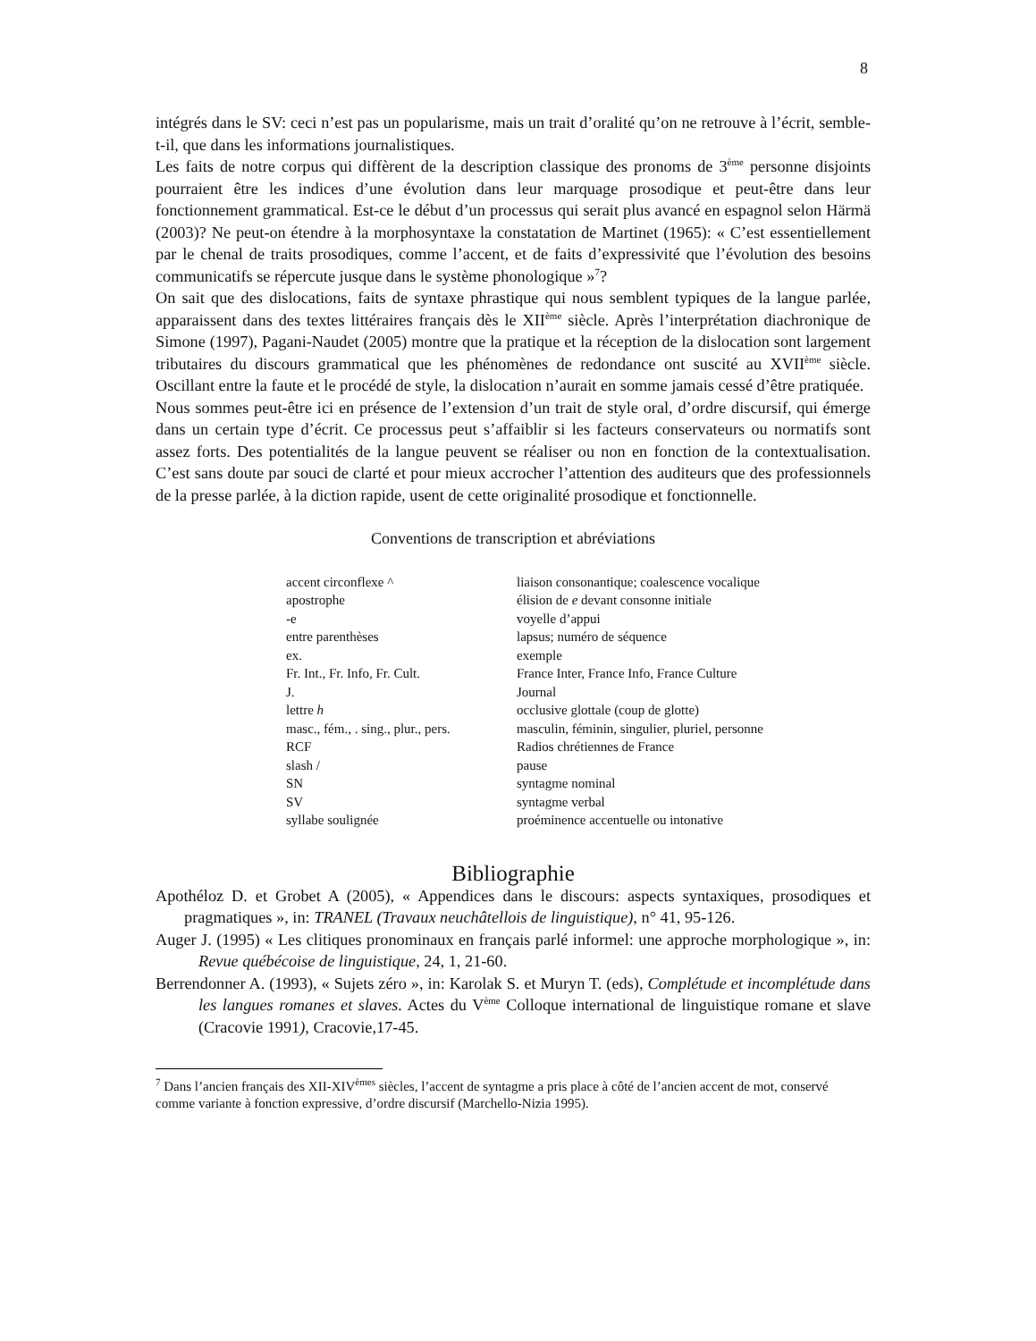8
intégrés dans le SV: ceci n’est pas un popularisme, mais un trait d’oralité qu’on ne retrouve à l’écrit, semble-t-il, que dans les informations journalistiques.
Les faits de notre corpus qui diffèrent de la description classique des pronoms de 3<sup>ème</sup> personne disjoints pourraient être les indices d’une évolution dans leur marquage prosodique et peut-être dans leur fonctionnement grammatical. Est-ce le début d’un processus qui serait plus avancé en espagnol selon Härmä (2003)? Ne peut-on étendre à la morphosyntaxe la constatation de Martinet (1965): « C’est essentiellement par le chenal de traits prosodiques, comme l’accent, et de faits d’expressivité que l’évolution des besoins communicatifs se répercute jusque dans le système phonologique »<sup>7</sup>?
On sait que des dislocations, faits de syntaxe phrastique qui nous semblent typiques de la langue parlée, apparaissent dans des textes littéraires français dès le XII<sup>ème</sup> siècle. Après l’interprétation diachronique de Simone (1997), Pagani-Naudet (2005) montre que la pratique et la réception de la dislocation sont largement tributaires du discours grammatical que les phénomènes de redondance ont suscité au XVII<sup>ème</sup> siècle. Oscillant entre la faute et le procédé de style, la dislocation n’aurait en somme jamais cessé d’être pratiquée.
Nous sommes peut-être ici en présence de l’extension d’un trait de style oral, d’ordre discursif, qui émerge dans un certain type d’écrit. Ce processus peut s’affaiblir si les facteurs conservateurs ou normatifs sont assez forts. Des potentialités de la langue peuvent se réaliser ou non en fonction de la contextualisation. C’est sans doute par souci de clarté et pour mieux accrocher l’attention des auditeurs que des professionnels de la presse parlée, à la diction rapide, usent de cette originalité prosodique et fonctionnelle.
Conventions de transcription et abréviations
| accent circonflexe ^ | liaison consonantique; coalescence vocalique |
| apostrophe | élision de e devant consonne initiale |
| -e | voyelle d’appui |
| entre parenthèses | lapsus; numéro de séquence |
| ex. | exemple |
| Fr. Int., Fr. Info, Fr. Cult. | France Inter, France Info, France Culture |
| J. | Journal |
| lettre h | occlusive glottale (coup de glotte) |
| masc., fém., . sing., plur., pers. | masculin, féminin, singulier, pluriel, personne |
| RCF | Radios chrétiennes de France |
| slash / | pause |
| SN | syntagme nominal |
| SV | syntagme verbal |
| syllabe soulignée | proéminence accentuelle ou intonative |
Bibliographie
Apothéloz D. et Grobet A (2005), « Appendices dans le discours: aspects syntaxiques, prosodiques et pragmatiques », in: TRANEL (Travaux neuchâtellois de linguistique), n° 41, 95-126.
Auger J. (1995) « Les clitiques pronominaux en français parlé informel: une approche morphologique », in: Revue québécoise de linguistique, 24, 1, 21-60.
Berrendonner A. (1993), « Sujets zéro », in: Karolak S. et Muryn T. (eds), Complétude et incomplétude dans les langues romanes et slaves. Actes du V<sup>ème</sup> Colloque international de linguistique romane et slave (Cracovie 1991), Cracovie,17-45.
<sup>7</sup> Dans l’ancien français des XII-XIV<sup>èmes</sup> siècles, l’accent de syntagme a pris place à côté de l’ancien accent de mot, conservé comme variante à fonction expressive, d’ordre discursif (Marchello-Nizia 1995).